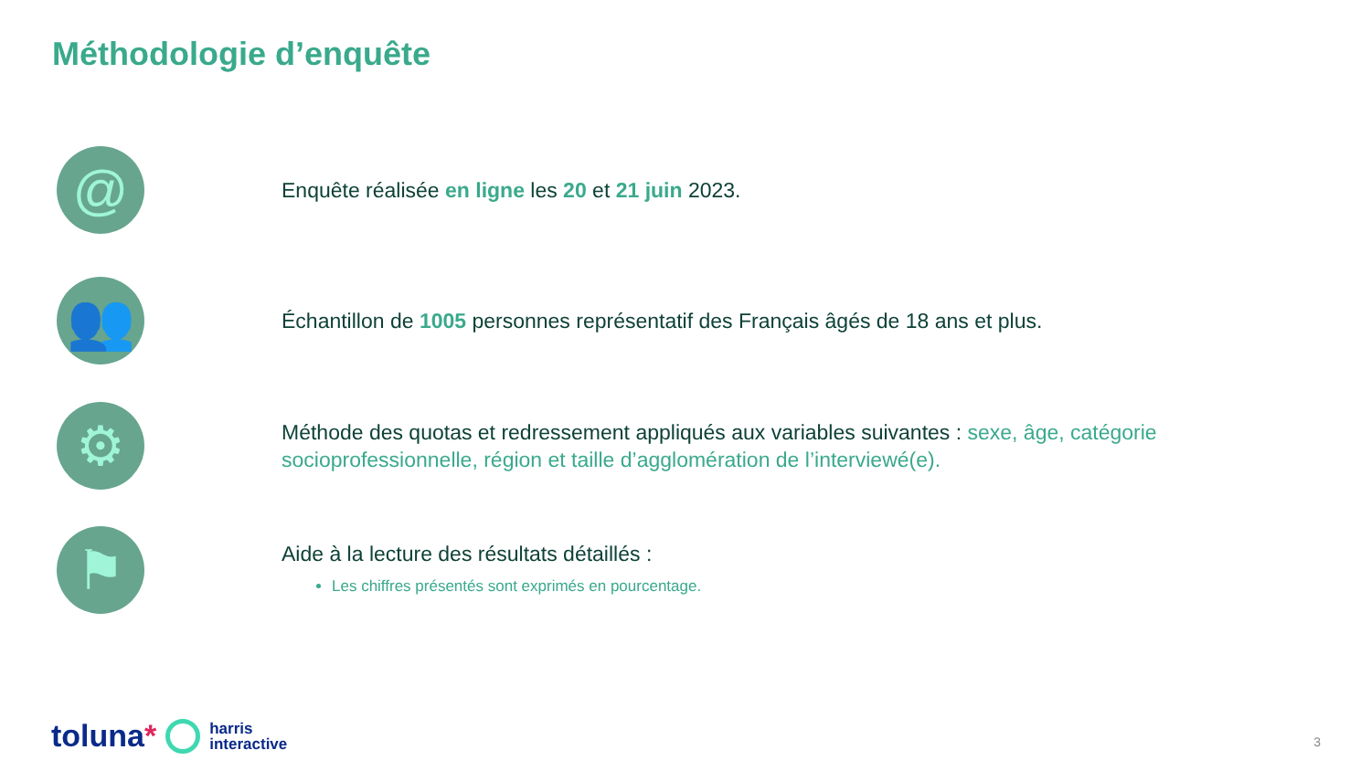Méthodologie d’enquête
@
Enquête réalisée en ligne les 20 et 21 juin 2023.
👥
Échantillon de 1005 personnes représentatif des Français âgés de 18 ans et plus.
⚙
Méthode des quotas et redressement appliqués aux variables suivantes : sexe, âge, catégorie socioprofessionnelle, région et taille d’agglomération de l’interviewé(e).
⚑
Aide à la lecture des résultats détaillés :
Les chiffres présentés sont exprimés en pourcentage.
toluna* harris
interactive
3